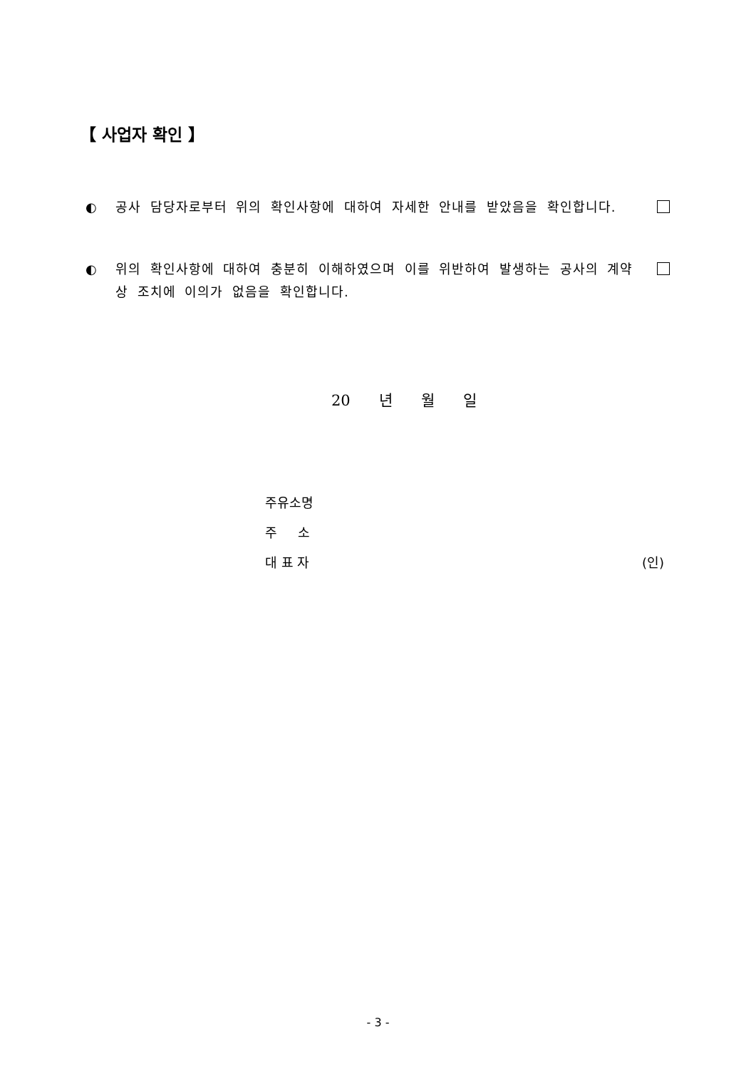【 사업자 확인 】
◐ 공사 담당자로부터 위의 확인사항에 대하여 자세한 안내를 받았음을 확인합니다.
◐ 위의 확인사항에 대하여 충분히 이해하였으며 이를 위반하여 발생하는 공사의 계약상 조치에 이의가 없음을 확인합니다.
20 년 월 일
주유소명
주 소
대 표 자 (인)
- 3 -